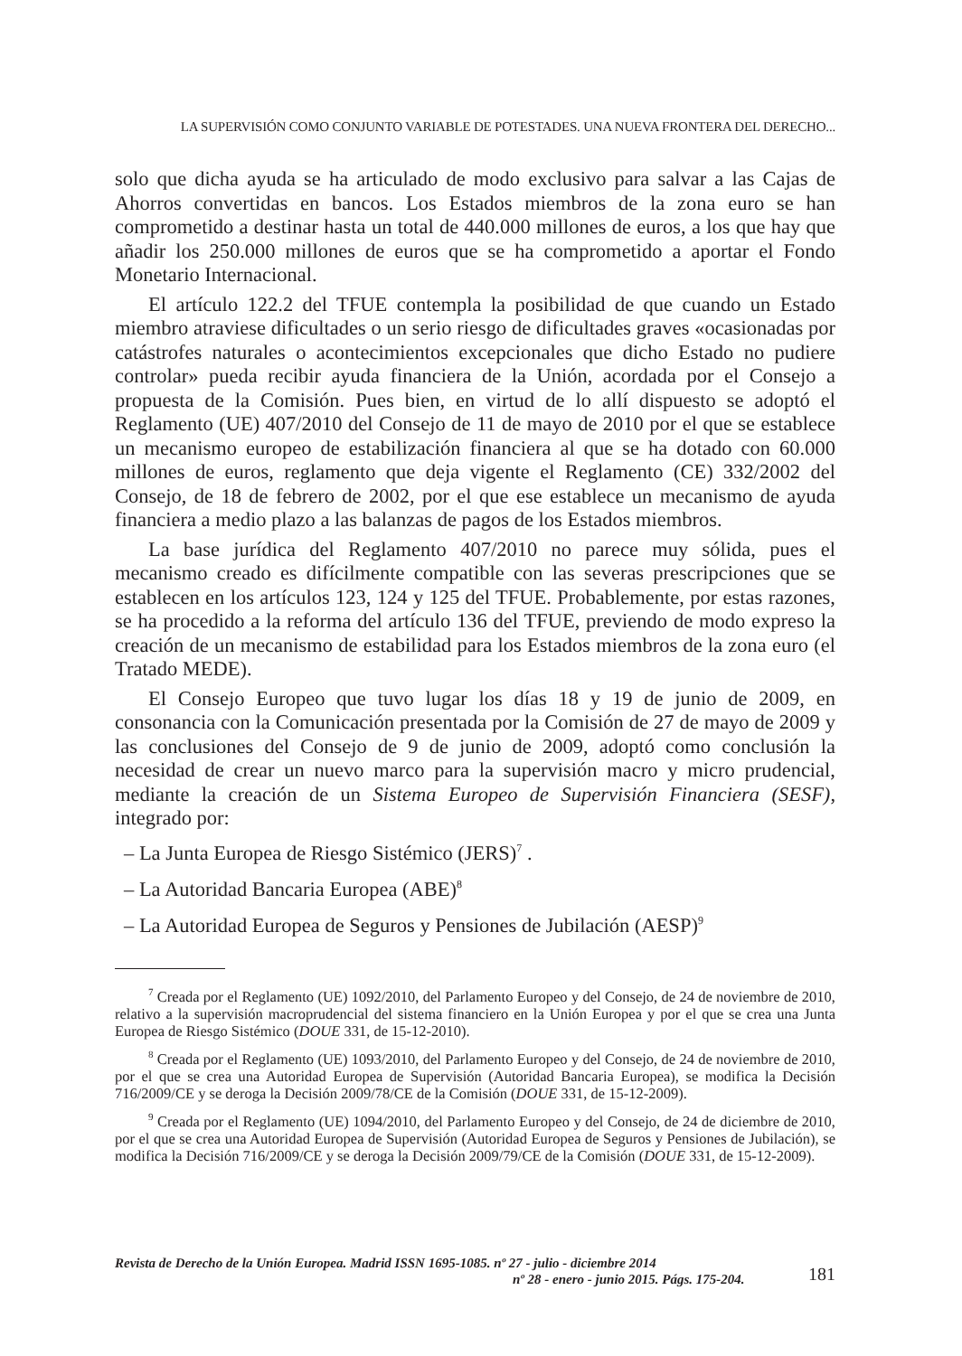LA SUPERVISIÓN COMO CONJUNTO VARIABLE DE POTESTADES. UNA NUEVA FRONTERA DEL DERECHO...
solo que dicha ayuda se ha articulado de modo exclusivo para salvar a las Cajas de Ahorros convertidas en bancos. Los Estados miembros de la zona euro se han comprometido a destinar hasta un total de 440.000 millones de euros, a los que hay que añadir los 250.000 millones de euros que se ha comprometido a aportar el Fondo Monetario Internacional.
El artículo 122.2 del TFUE contempla la posibilidad de que cuando un Estado miembro atraviese dificultades o un serio riesgo de dificultades graves «ocasionadas por catástrofes naturales o acontecimientos excepcionales que dicho Estado no pudiere controlar» pueda recibir ayuda financiera de la Unión, acordada por el Consejo a propuesta de la Comisión. Pues bien, en virtud de lo allí dispuesto se adoptó el Reglamento (UE) 407/2010 del Consejo de 11 de mayo de 2010 por el que se establece un mecanismo europeo de estabilización financiera al que se ha dotado con 60.000 millones de euros, reglamento que deja vigente el Reglamento (CE) 332/2002 del Consejo, de 18 de febrero de 2002, por el que ese establece un mecanismo de ayuda financiera a medio plazo a las balanzas de pagos de los Estados miembros.
La base jurídica del Reglamento 407/2010 no parece muy sólida, pues el mecanismo creado es difícilmente compatible con las severas prescripciones que se establecen en los artículos 123, 124 y 125 del TFUE. Probablemente, por estas razones, se ha procedido a la reforma del artículo 136 del TFUE, previendo de modo expreso la creación de un mecanismo de estabilidad para los Estados miembros de la zona euro (el Tratado MEDE).
El Consejo Europeo que tuvo lugar los días 18 y 19 de junio de 2009, en consonancia con la Comunicación presentada por la Comisión de 27 de mayo de 2009 y las conclusiones del Consejo de 9 de junio de 2009, adoptó como conclusión la necesidad de crear un nuevo marco para la supervisión macro y micro prudencial, mediante la creación de un Sistema Europeo de Supervisión Financiera (SESF), integrado por:
– La Junta Europea de Riesgo Sistémico (JERS)<sup>7</sup> .
– La Autoridad Bancaria Europea (ABE)<sup>8</sup>
– La Autoridad Europea de Seguros y Pensiones de Jubilación (AESP)<sup>9</sup>
<sup>7</sup> Creada por el Reglamento (UE) 1092/2010, del Parlamento Europeo y del Consejo, de 24 de noviembre de 2010, relativo a la supervisión macroprudencial del sistema financiero en la Unión Europea y por el que se crea una Junta Europea de Riesgo Sistémico (DOUE 331, de 15-12-2010).
<sup>8</sup> Creada por el Reglamento (UE) 1093/2010, del Parlamento Europeo y del Consejo, de 24 de noviembre de 2010, por el que se crea una Autoridad Europea de Supervisión (Autoridad Bancaria Europea), se modifica la Decisión 716/2009/CE y se deroga la Decisión 2009/78/CE de la Comisión (DOUE 331, de 15-12-2009).
<sup>9</sup> Creada por el Reglamento (UE) 1094/2010, del Parlamento Europeo y del Consejo, de 24 de diciembre de 2010, por el que se crea una Autoridad Europea de Supervisión (Autoridad Europea de Seguros y Pensiones de Jubilación), se modifica la Decisión 716/2009/CE y se deroga la Decisión 2009/79/CE de la Comisión (DOUE 331, de 15-12-2009).
Revista de Derecho de la Unión Europea. Madrid ISSN 1695-1085. nº 27 - julio - diciembre 2014
nº 28 - enero - junio 2015. Págs. 175-204.
181